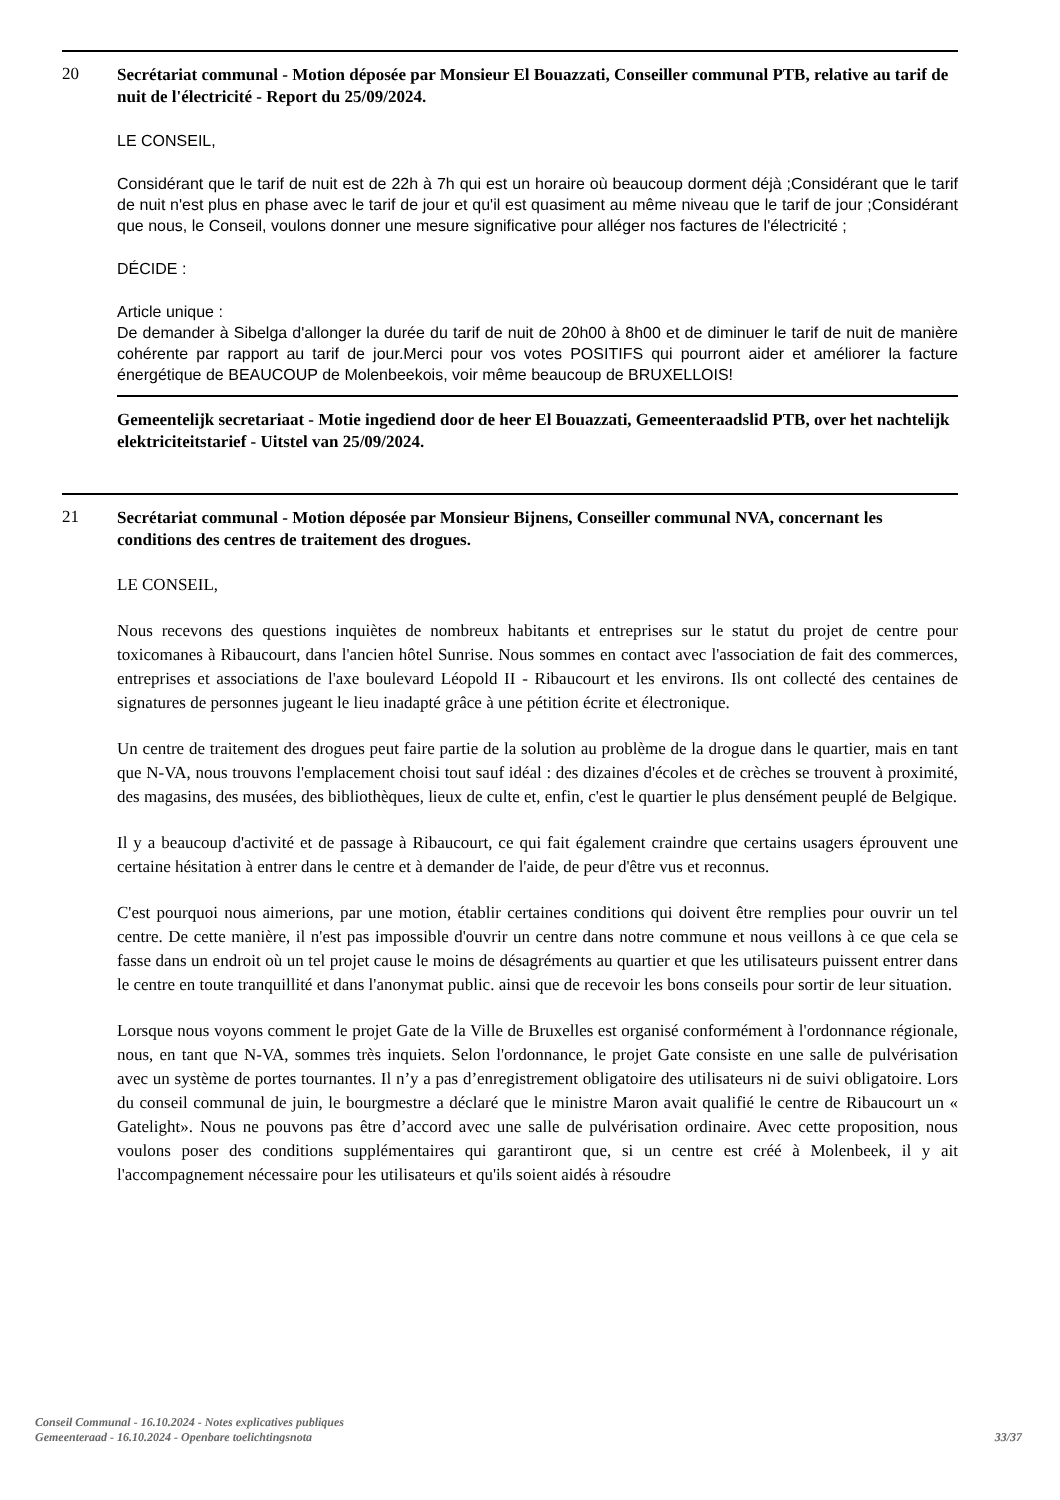20
Secrétariat communal - Motion déposée par Monsieur El Bouazzati, Conseiller communal PTB, relative au tarif de nuit de l'électricité - Report du 25/09/2024.
LE CONSEIL,
Considérant que le tarif de nuit est de 22h à 7h qui est un horaire où beaucoup dorment déjà ;Considérant que le tarif de nuit n'est plus en phase avec le tarif de jour et qu'il est quasiment au même niveau que le tarif de jour ;Considérant que nous, le Conseil, voulons donner une mesure significative pour alléger nos factures de l'électricité ;
DÉCIDE :
Article unique :
De demander à Sibelga d'allonger la durée du tarif de nuit de 20h00 à 8h00 et de diminuer le tarif de nuit de manière cohérente par rapport au tarif de jour.Merci pour vos votes POSITIFS qui pourront aider et améliorer la facture énergétique de BEAUCOUP de Molenbeekois, voir même beaucoup de BRUXELLOIS!
Gemeentelijk secretariaat - Motie ingediend door de heer El Bouazzati, Gemeenteraadslid PTB, over het nachtelijk elektriciteitstarief - Uitstel van 25/09/2024.
21
Secrétariat communal - Motion déposée par Monsieur Bijnens, Conseiller communal NVA, concernant les conditions des centres de traitement des drogues.
LE CONSEIL,
Nous recevons des questions inquiètes de nombreux habitants et entreprises sur le statut du projet de centre pour toxicomanes à Ribaucourt, dans l'ancien hôtel Sunrise. Nous sommes en contact avec l'association de fait des commerces, entreprises et associations de l'axe boulevard Léopold II - Ribaucourt et les environs. Ils ont collecté des centaines de signatures de personnes jugeant le lieu inadapté grâce à une pétition écrite et électronique.
Un centre de traitement des drogues peut faire partie de la solution au problème de la drogue dans le quartier, mais en tant que N-VA, nous trouvons l'emplacement choisi tout sauf idéal : des dizaines d'écoles et de crèches se trouvent à proximité, des magasins, des musées, des bibliothèques, lieux de culte et, enfin, c'est le quartier le plus densément peuplé de Belgique.
Il y a beaucoup d'activité et de passage à Ribaucourt, ce qui fait également craindre que certains usagers éprouvent une certaine hésitation à entrer dans le centre et à demander de l'aide, de peur d'être vus et reconnus.
C'est pourquoi nous aimerions, par une motion, établir certaines conditions qui doivent être remplies pour ouvrir un tel centre. De cette manière, il n'est pas impossible d'ouvrir un centre dans notre commune et nous veillons à ce que cela se fasse dans un endroit où un tel projet cause le moins de désagréments au quartier et que les utilisateurs puissent entrer dans le centre en toute tranquillité et dans l'anonymat public. ainsi que de recevoir les bons conseils pour sortir de leur situation.
Lorsque nous voyons comment le projet Gate de la Ville de Bruxelles est organisé conformément à l'ordonnance régionale, nous, en tant que N-VA, sommes très inquiets. Selon l'ordonnance, le projet Gate consiste en une salle de pulvérisation avec un système de portes tournantes. Il n’y a pas d’enregistrement obligatoire des utilisateurs ni de suivi obligatoire. Lors du conseil communal de juin, le bourgmestre a déclaré que le ministre Maron avait qualifié le centre de Ribaucourt un « Gatelight». Nous ne pouvons pas être d’accord avec une salle de pulvérisation ordinaire. Avec cette proposition, nous voulons poser des conditions supplémentaires qui garantiront que, si un centre est créé à Molenbeek, il y ait l'accompagnement nécessaire pour les utilisateurs et qu'ils soient aidés à résoudre
Conseil Communal - 16.10.2024 - Notes explicatives publiques
Gemeenteraad - 16.10.2024 - Openbare toelichtingsnota
33/37